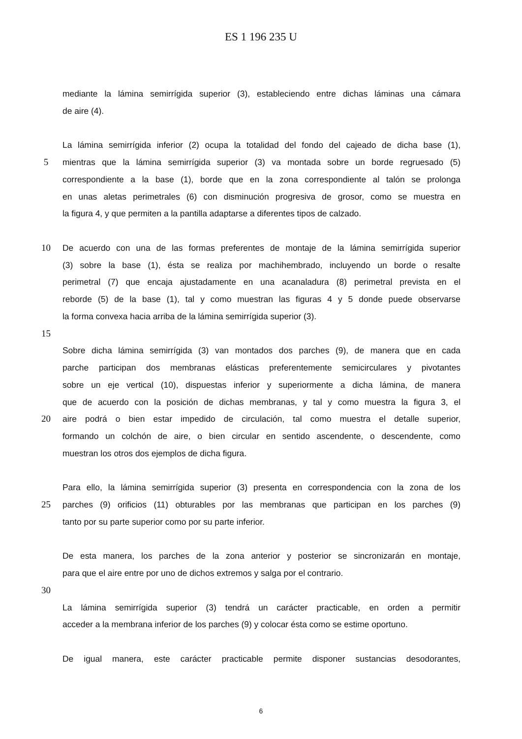ES 1 196 235 U
mediante la lámina semirrígida superior (3), estableciendo entre dichas láminas una cámara
de aire (4).
La lámina semirrígida inferior (2) ocupa la totalidad del fondo del cajeado de dicha base (1),
5 mientras que la lámina semirrígida superior (3) va montada sobre un borde regruesado (5)
correspondiente a la base (1), borde que en la zona correspondiente al talón se prolonga
en unas aletas perimetrales (6) con disminución progresiva de grosor, como se muestra en
la figura 4, y que permiten a la pantilla adaptarse a diferentes tipos de calzado.
10 De acuerdo con una de las formas preferentes de montaje de la lámina semirrígida superior
(3) sobre la base (1), ésta se realiza por machihembrado, incluyendo un borde o resalte
perimetral (7) que encaja ajustadamente en una acanaladura (8) perimetral prevista en el
reborde (5) de la base (1), tal y como muestran las figuras 4 y 5 donde puede observarse
la forma convexa hacia arriba de la lámina semirrígida superior (3).
15
Sobre dicha lámina semirrígida (3) van montados dos parches (9), de manera que en cada
parche participan dos membranas elásticas preferentemente semicirculares y pivotantes
sobre un eje vertical (10), dispuestas inferior y superiormente a dicha lámina, de manera
que de acuerdo con la posición de dichas membranas, y tal y como muestra la figura 3, el
20 aire podrá o bien estar impedido de circulación, tal como muestra el detalle superior,
formando un colchón de aire, o bien circular en sentido ascendente, o descendente, como
muestran los otros dos ejemplos de dicha figura.
Para ello, la lámina semirrígida superior (3) presenta en correspondencia con la zona de los
25 parches (9) orificios (11) obturables por las membranas que participan en los parches (9)
tanto por su parte superior como por su parte inferior.
De esta manera, los parches de la zona anterior y posterior se sincronizarán en montaje,
para que el aire entre por uno de dichos extremos y salga por el contrario.
30
La lámina semirrígida superior (3) tendrá un carácter practicable, en orden a permitir
acceder a la membrana inferior de los parches (9) y colocar ésta como se estime oportuno.
De igual manera, este carácter practicable permite disponer sustancias desodorantes,
6